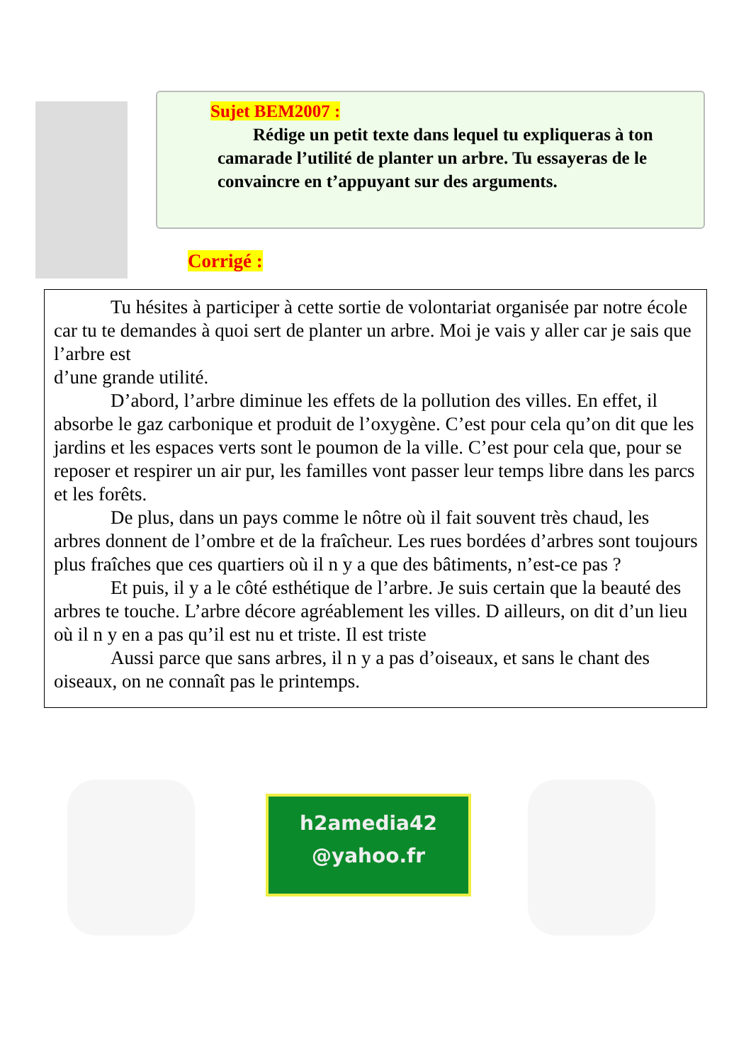Sujet BEM2007 :
Rédige un petit texte dans lequel tu expliqueras à ton camarade l’utilité de planter un arbre. Tu essayeras de le convaincre en t’appuyant sur des arguments.
Corrigé :
Tu hésites à participer à cette sortie de volontariat organisée par notre école car tu te demandes à quoi sert de planter un arbre. Moi je vais y aller car je sais que l’arbre est
d’une grande utilité.
D’abord, l’arbre diminue les effets de la pollution des villes. En effet, il absorbe le gaz carbonique et produit de l’oxygène. C’est pour cela qu’on dit que les jardins et les espaces verts sont le poumon de la ville. C’est pour cela que, pour se reposer et respirer un air pur, les familles vont passer leur temps libre dans les parcs et les forêts.
De plus, dans un pays comme le nôtre où il fait souvent très chaud, les arbres donnent de l’ombre et de la fraîcheur. Les rues bordées d’arbres sont toujours plus fraîches que ces quartiers où il n y a que des bâtiments, n’est-ce pas ?
Et puis, il y a le côté esthétique de l’arbre. Je suis certain que la beauté des arbres te touche. L’arbre décore agréablement les villes. D ailleurs, on dit d’un lieu où il n y en a pas qu’il est nu et triste. Il est triste
Aussi parce que sans arbres, il n y a pas d’oiseaux, et sans le chant des oiseaux, on ne connaît pas le printemps.
h2amedia42
@yahoo.fr